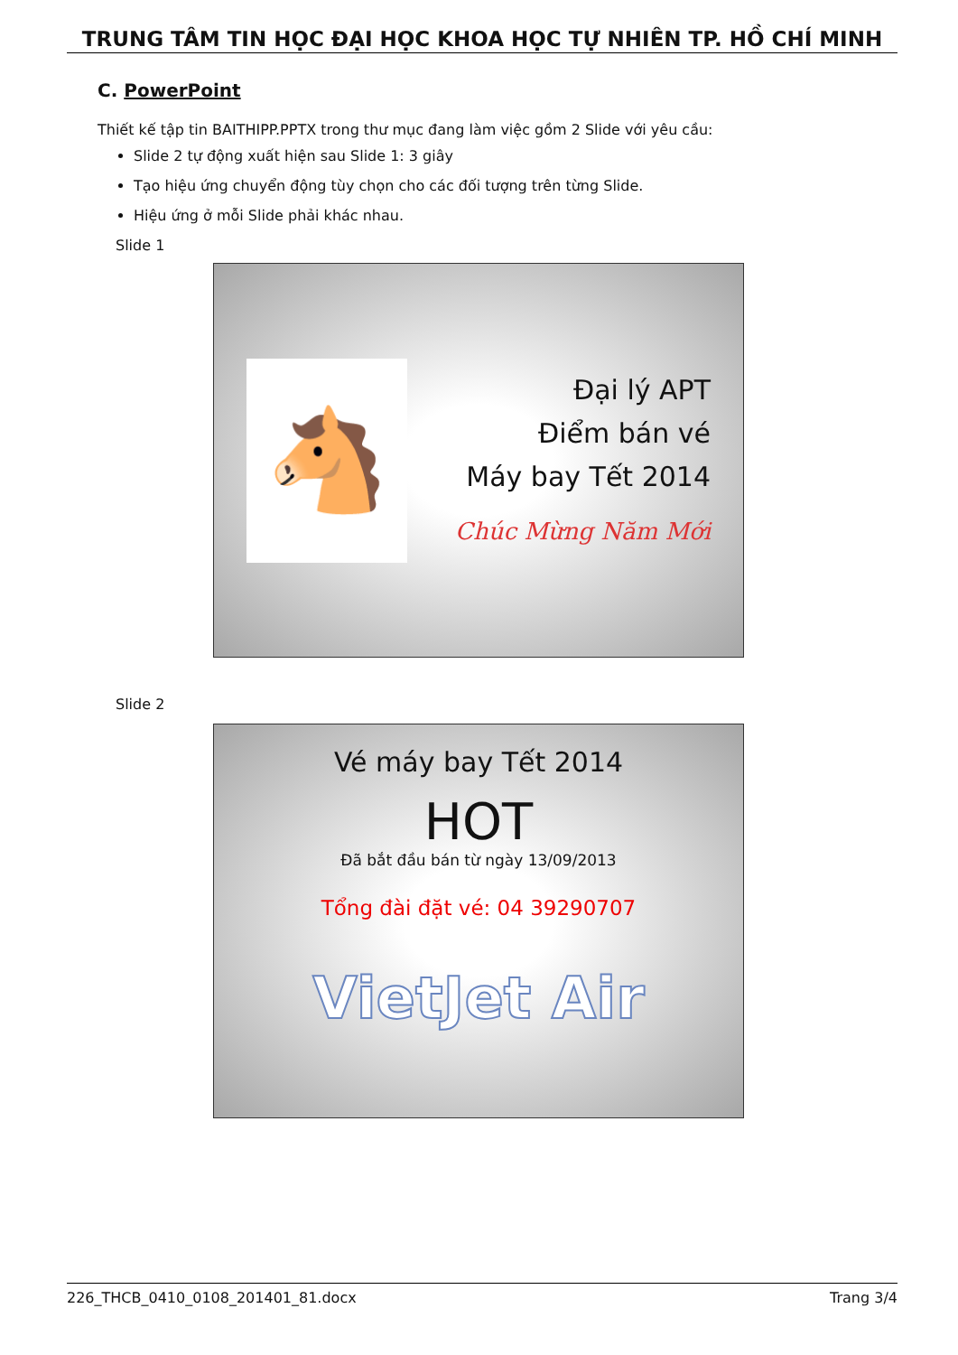TRUNG TÂM TIN HỌC ĐẠI HỌC KHOA HỌC TỰ NHIÊN TP. HỒ CHÍ MINH
C. PowerPoint
Thiết kế tập tin BAITHIPP.PPTX trong thư mục đang làm việc gồm 2 Slide với yêu cầu:
Slide 2 tự động xuất hiện sau Slide 1: 3 giây
Tạo hiệu ứng chuyển động tùy chọn cho các đối tượng trên từng Slide.
Hiệu ứng ở mỗi Slide phải khác nhau.
Slide 1
🐴
Đại lý APT
Điểm bán vé
Máy bay Tết 2014
Chúc Mừng Năm Mới
Slide 2
Vé máy bay Tết 2014
HOT
Đã bắt đầu bán từ ngày 13/09/2013
Tổng đài đặt vé: 04 39290707
VietJet Air
226_THCB_0410_0108_201401_81.docx Trang 3/4